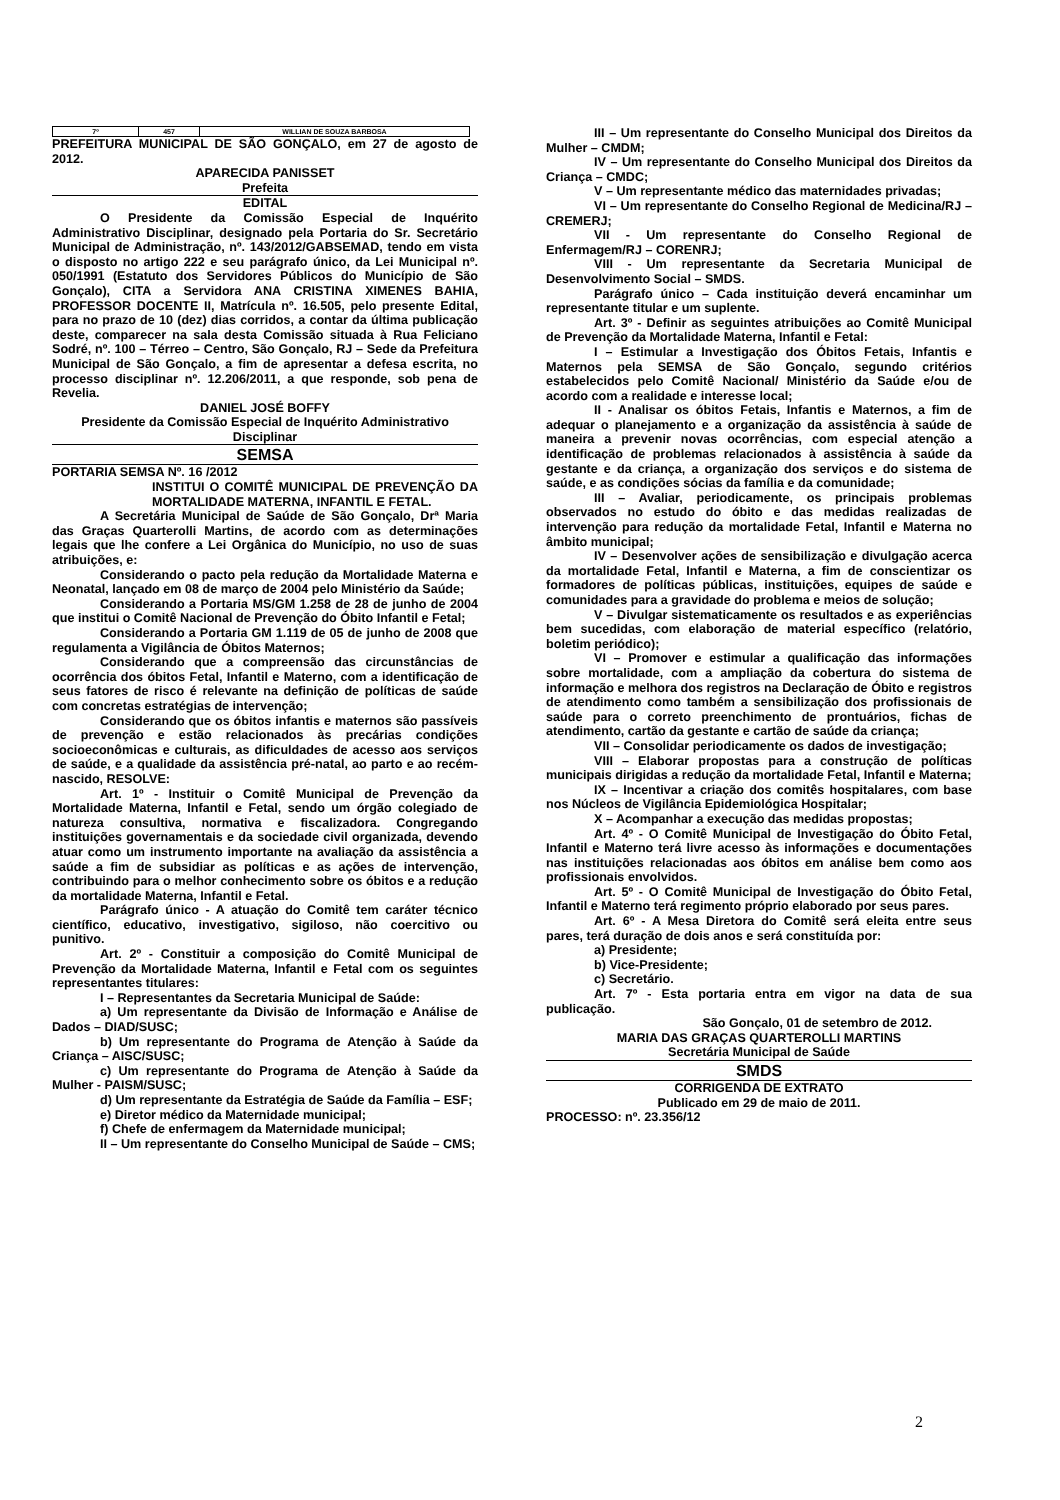| 7º | 457 | WILLIAN DE SOUZA BARBOSA |
PREFEITURA MUNICIPAL DE SÃO GONÇALO, em 27 de agosto de 2012.
APARECIDA PANISSET
Prefeita
EDITAL
O Presidente da Comissão Especial de Inquérito Administrativo Disciplinar, designado pela Portaria do Sr. Secretário Municipal de Administração, nº. 143/2012/GABSEMAD, tendo em vista o disposto no artigo 222 e seu parágrafo único, da Lei Municipal nº. 050/1991 (Estatuto dos Servidores Públicos do Município de São Gonçalo), CITA a Servidora ANA CRISTINA XIMENES BAHIA, PROFESSOR DOCENTE II, Matrícula nº. 16.505, pelo presente Edital, para no prazo de 10 (dez) dias corridos, a contar da última publicação deste, comparecer na sala desta Comissão situada à Rua Feliciano Sodré, nº. 100 – Térreo – Centro, São Gonçalo, RJ – Sede da Prefeitura Municipal de São Gonçalo, a fim de apresentar a defesa escrita, no processo disciplinar nº. 12.206/2011, a que responde, sob pena de Revelia.
DANIEL JOSÉ BOFFY
Presidente da Comissão Especial de Inquérito Administrativo Disciplinar
SEMSA
PORTARIA SEMSA Nº. 16 /2012
INSTITUI O COMITÊ MUNICIPAL DE PREVENÇÃO DA MORTALIDADE MATERNA, INFANTIL E FETAL.
A Secretária Municipal de Saúde de São Gonçalo, Drª Maria das Graças Quarterolli Martins, de acordo com as determinações legais que lhe confere a Lei Orgânica do Município, no uso de suas atribuições, e:
Considerando o pacto pela redução da Mortalidade Materna e Neonatal, lançado em 08 de março de 2004 pelo Ministério da Saúde;
Considerando a Portaria MS/GM 1.258 de 28 de junho de 2004 que institui o Comitê Nacional de Prevenção do Óbito Infantil e Fetal;
Considerando a Portaria GM 1.119 de 05 de junho de 2008 que regulamenta a Vigilância de Óbitos Maternos;
Considerando que a compreensão das circunstâncias de ocorrência dos óbitos Fetal, Infantil e Materno, com a identificação de seus fatores de risco é relevante na definição de políticas de saúde com concretas estratégias de intervenção;
Considerando que os óbitos infantis e maternos são passíveis de prevenção e estão relacionados às precárias condições socioeconômicas e culturais, as dificuldades de acesso aos serviços de saúde, e a qualidade da assistência pré-natal, ao parto e ao recém-nascido, RESOLVE:
Art. 1º - Instituir o Comitê Municipal de Prevenção da Mortalidade Materna, Infantil e Fetal, sendo um órgão colegiado de natureza consultiva, normativa e fiscalizadora. Congregando instituições governamentais e da sociedade civil organizada, devendo atuar como um instrumento importante na avaliação da assistência a saúde a fim de subsidiar as políticas e as ações de intervenção, contribuindo para o melhor conhecimento sobre os óbitos e a redução da mortalidade Materna, Infantil e Fetal.
Parágrafo único - A atuação do Comitê tem caráter técnico científico, educativo, investigativo, sigiloso, não coercitivo ou punitivo.
Art. 2º - Constituir a composição do Comitê Municipal de Prevenção da Mortalidade Materna, Infantil e Fetal com os seguintes representantes titulares:
I – Representantes da Secretaria Municipal de Saúde:
a) Um representante da Divisão de Informação e Análise de Dados – DIAD/SUSC;
b) Um representante do Programa de Atenção à Saúde da Criança – AISC/SUSC;
c) Um representante do Programa de Atenção à Saúde da Mulher - PAISM/SUSC;
d) Um representante da Estratégia de Saúde da Família – ESF;
e) Diretor médico da Maternidade municipal;
f) Chefe de enfermagem da Maternidade municipal;
II – Um representante do Conselho Municipal de Saúde – CMS;
III – Um representante do Conselho Municipal dos Direitos da Mulher – CMDM;
IV – Um representante do Conselho Municipal dos Direitos da Criança – CMDC;
V – Um representante médico das maternidades privadas;
VI – Um representante do Conselho Regional de Medicina/RJ – CREMERJ;
VII - Um representante do Conselho Regional de Enfermagem/RJ – CORENRJ;
VIII - Um representante da Secretaria Municipal de Desenvolvimento Social – SMDS.
Parágrafo único – Cada instituição deverá encaminhar um representante titular e um suplente.
Art. 3º - Definir as seguintes atribuições ao Comitê Municipal de Prevenção da Mortalidade Materna, Infantil e Fetal:
I – Estimular a Investigação dos Óbitos Fetais, Infantis e Maternos pela SEMSA de São Gonçalo, segundo critérios estabelecidos pelo Comitê Nacional/ Ministério da Saúde e/ou de acordo com a realidade e interesse local;
II - Analisar os óbitos Fetais, Infantis e Maternos, a fim de adequar o planejamento e a organização da assistência à saúde de maneira a prevenir novas ocorrências, com especial atenção a identificação de problemas relacionados à assistência à saúde da gestante e da criança, a organização dos serviços e do sistema de saúde, e as condições sócias da família e da comunidade;
III – Avaliar, periodicamente, os principais problemas observados no estudo do óbito e das medidas realizadas de intervenção para redução da mortalidade Fetal, Infantil e Materna no âmbito municipal;
IV – Desenvolver ações de sensibilização e divulgação acerca da mortalidade Fetal, Infantil e Materna, a fim de conscientizar os formadores de políticas públicas, instituições, equipes de saúde e comunidades para a gravidade do problema e meios de solução;
V – Divulgar sistematicamente os resultados e as experiências bem sucedidas, com elaboração de material específico (relatório, boletim periódico);
VI – Promover e estimular a qualificação das informações sobre mortalidade, com a ampliação da cobertura do sistema de informação e melhora dos registros na Declaração de Óbito e registros de atendimento como também a sensibilização dos profissionais de saúde para o correto preenchimento de prontuários, fichas de atendimento, cartão da gestante e cartão de saúde da criança;
VII – Consolidar periodicamente os dados de investigação;
VIII – Elaborar propostas para a construção de políticas municipais dirigidas a redução da mortalidade Fetal, Infantil e Materna;
IX – Incentivar a criação dos comitês hospitalares, com base nos Núcleos de Vigilância Epidemiológica Hospitalar;
X – Acompanhar a execução das medidas propostas;
Art. 4º - O Comitê Municipal de Investigação do Óbito Fetal, Infantil e Materno terá livre acesso às informações e documentações nas instituições relacionadas aos óbitos em análise bem como aos profissionais envolvidos.
Art. 5º - O Comitê Municipal de Investigação do Óbito Fetal, Infantil e Materno terá regimento próprio elaborado por seus pares.
Art. 6º - A Mesa Diretora do Comitê será eleita entre seus pares, terá duração de dois anos e será constituída por:
a) Presidente;
b) Vice-Presidente;
c) Secretário.
Art. 7º - Esta portaria entra em vigor na data de sua publicação.
São Gonçalo, 01 de setembro de 2012.
MARIA DAS GRAÇAS QUARTEROLLI MARTINS
Secretária Municipal de Saúde
SMDS
CORRIGENDA DE EXTRATO
Publicado em 29 de maio de 2011.
PROCESSO: nº. 23.356/12
2